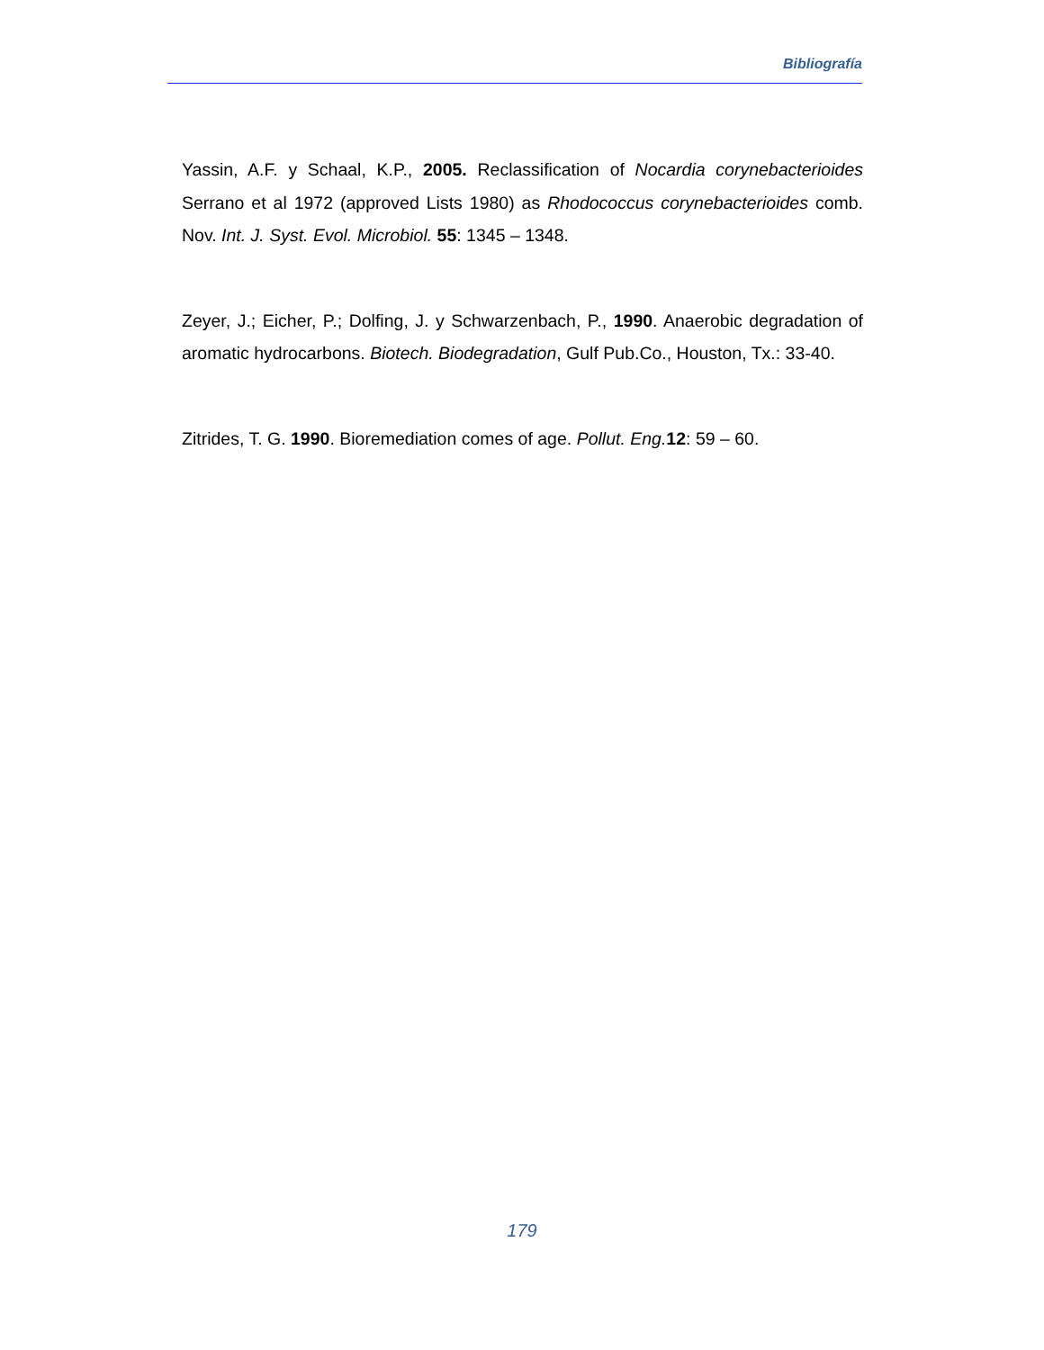Bibliografía
Yassin, A.F. y Schaal, K.P., 2005. Reclassification of Nocardia corynebacterioides Serrano et al 1972 (approved Lists 1980) as Rhodococcus corynebacterioides comb. Nov. Int. J. Syst. Evol. Microbiol. 55: 1345 – 1348.
Zeyer, J.; Eicher, P.; Dolfing, J. y Schwarzenbach, P., 1990. Anaerobic degradation of aromatic hydrocarbons. Biotech. Biodegradation, Gulf Pub.Co., Houston, Tx.: 33-40.
Zitrides, T. G. 1990. Bioremediation comes of age. Pollut. Eng. 12: 59 – 60.
179